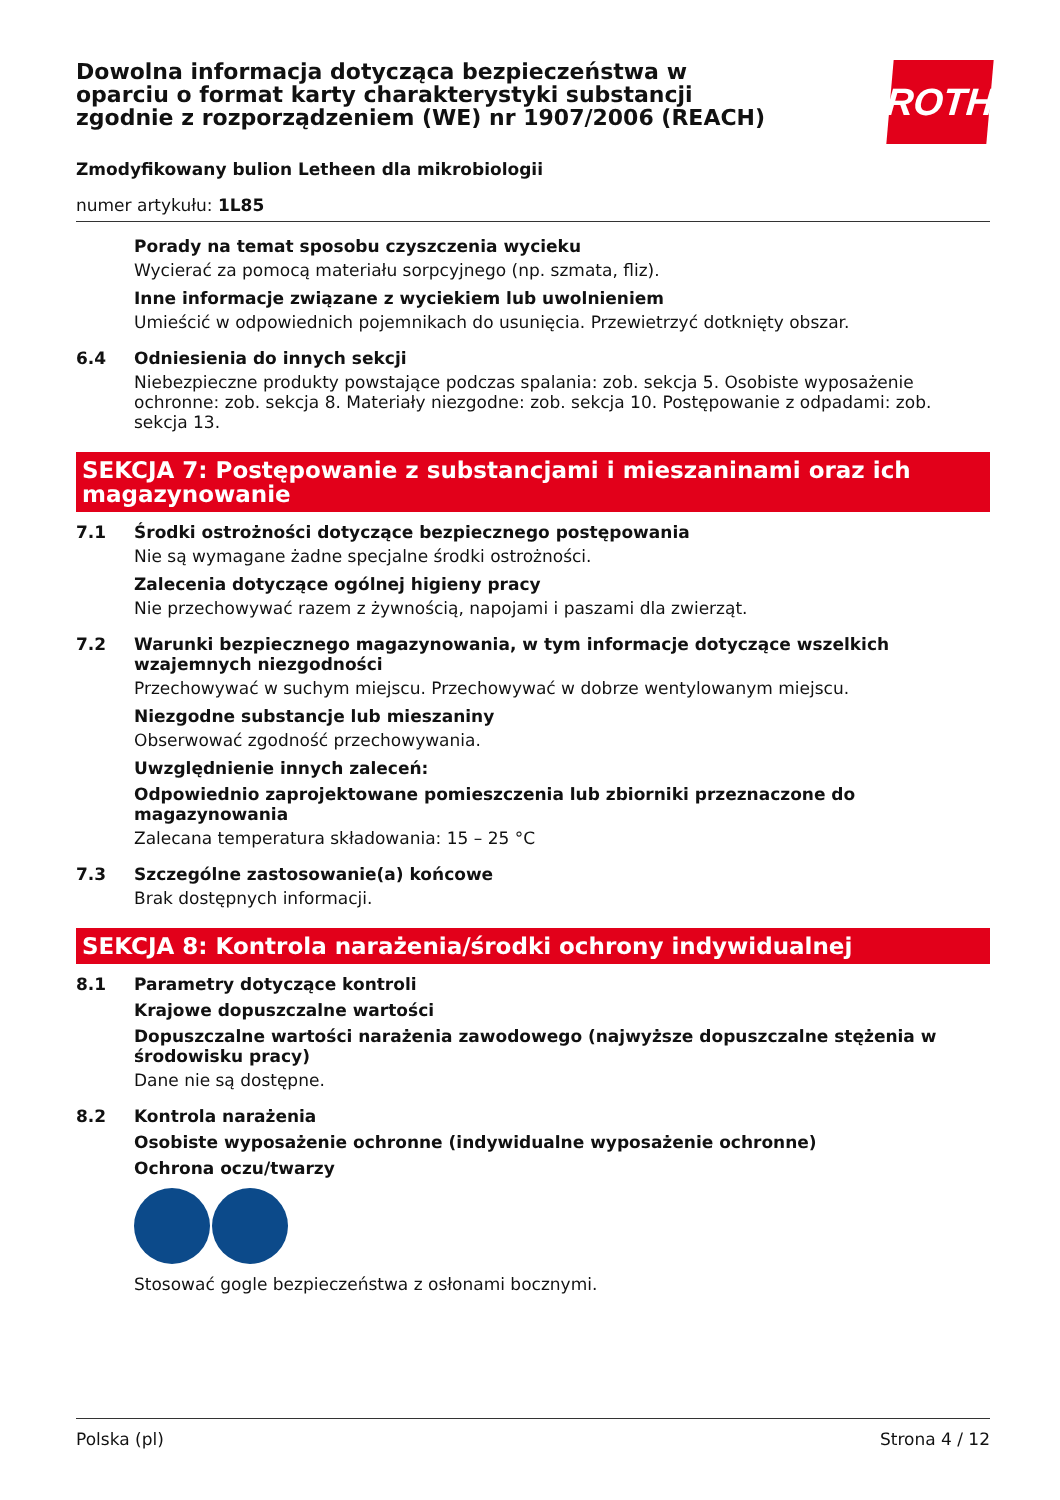ROTH
Dowolna informacja dotycząca bezpieczeństwa w oparciu o format karty charakterystyki substancji zgodnie z rozporządzeniem (WE) nr 1907/2006 (REACH)
Zmodyfikowany bulion Letheen dla mikrobiologii
numer artykułu: 1L85
Porady na temat sposobu czyszczenia wycieku
Wycierać za pomocą materiału sorpcyjnego (np. szmata, fliz).
Inne informacje związane z wyciekiem lub uwolnieniem
Umieścić w odpowiednich pojemnikach do usunięcia. Przewietrzyć dotknięty obszar.
6.4 Odniesienia do innych sekcji
Niebezpieczne produkty powstające podczas spalania: zob. sekcja 5. Osobiste wyposażenie ochronne: zob. sekcja 8. Materiały niezgodne: zob. sekcja 10. Postępowanie z odpadami: zob. sekcja 13.
SEKCJA 7: Postępowanie z substancjami i mieszaninami oraz ich magazynowanie
7.1 Środki ostrożności dotyczące bezpiecznego postępowania
Nie są wymagane żadne specjalne środki ostrożności.
Zalecenia dotyczące ogólnej higieny pracy
Nie przechowywać razem z żywnością, napojami i paszami dla zwierząt.
7.2 Warunki bezpiecznego magazynowania, w tym informacje dotyczące wszelkich wzajemnych niezgodności
Przechowywać w suchym miejscu. Przechowywać w dobrze wentylowanym miejscu.
Niezgodne substancje lub mieszaniny
Obserwować zgodność przechowywania.
Uwzględnienie innych zaleceń:
Odpowiednio zaprojektowane pomieszczenia lub zbiorniki przeznaczone do magazynowania
Zalecana temperatura składowania: 15 – 25 °C
7.3 Szczególne zastosowanie(a) końcowe
Brak dostępnych informacji.
SEKCJA 8: Kontrola narażenia/środki ochrony indywidualnej
8.1 Parametry dotyczące kontroli
Krajowe dopuszczalne wartości
Dopuszczalne wartości narażenia zawodowego (najwyższe dopuszczalne stężenia w środowisku pracy)
Dane nie są dostępne.
8.2 Kontrola narażenia
Osobiste wyposażenie ochronne (indywidualne wyposażenie ochronne)
Ochrona oczu/twarzy
Stosować gogle bezpieczeństwa z osłonami bocznymi.
Polska (pl) Strona 4 / 12